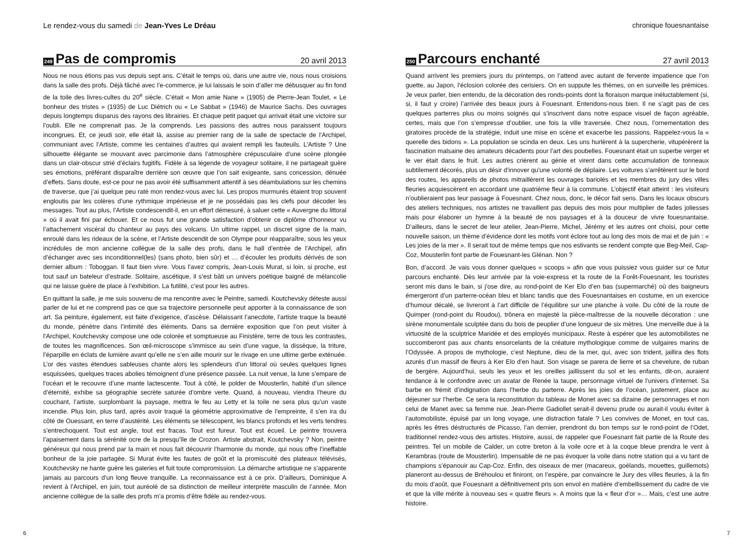Le rendez-vous du samedi de Jean-Yves Le Dréau
249
Pas de compromis
20 avril 2013
Nous ne nous étions pas vus depuis sept ans. C’était le temps où, dans une autre vie, nous nous croisions dans la salle des profs. Déjà fâché avec l’e-commerce, je lui laissais le soin d’aller me débusquer au fin fond de la toile des livres-cultes du 20<sup>e</sup> siècle. C’était « Mon amie Nane » (1905) de Pierre-Jean Toulet, « Le bonheur des tristes » (1935) de Luc Diétrich ou « Le Sabbat » (1946) de Maurice Sachs. Des ouvrages depuis longtemps disparus des rayons des librairies. Et chaque petit paquet qui arrivait était une victoire sur l’oubli. Elle ne comprenait pas. Je la comprends. Les passions des autres nous paraissent toujours incongrues. Et, ce jeudi soir, elle était là, assise au premier rang de la salle de spectacle de l’Archipel, communiant avec l’Artiste, comme les centaines d’autres qui avaient rempli les fauteuils. L’Artiste ? Une silhouette élégante se mouvant avec parcimonie dans l’atmosphère crépusculaire d’une scène plongée dans un clair-obscur strié d’éclairs fugitifs. Fidèle à sa légende de voyageur solitaire, il ne partageait guère ses émotions, préférant disparaître derrière son œuvre que l’on sait exigeante, sans concession, dénuée d’effets. Sans doute, est-ce pour ne pas avoir été suffisamment attentif à ses déambulations sur les chemins de traverse, que j’ai quelque peu raté mon rendez-vous avec lui. Les propos murmurés étaient trop souvent engloutis par les colères d’une rythmique impérieuse et je ne possédais pas les clefs pour décoder les messages. Tout au plus, l’Artiste condescendit-il, en un effort démesuré, à saluer cette « Auvergne du littoral » où il avait fini par échouer. Et ce nous fut une grande satisfaction d’obtenir ce diplôme d’honneur vu l’attachement viscéral du chanteur au pays des volcans. Un ultime rappel, un discret signe de la main, enroulé dans les rideaux de la scène, et l’Artiste descendit de son Olympe pour réapparaître, sous les yeux incrédules de mon ancienne collègue de la salle des profs, dans le hall d’entrée de l’Archipel, afin d’échanger avec ses inconditionnel(les) (sans photo, bien sûr) et … d’écouler les produits dérivés de son dernier album : Toboggan. Il faut bien vivre. Vous l’avez compris, Jean-Louis Murat, si loin, si proche, est tout sauf un bateleur d’estrade. Solitaire, ascétique, il s’est bâti un univers poétique baigné de mélancolie qui ne laisse guère de place à l’exhibition. La futilité, c’est pour les autres.
En quittant la salle, je me suis souvenu de ma rencontre avec le Peintre, samedi. Koutchevsky déteste aussi parler de lui et ne comprend pas ce que sa trajectoire personnelle peut apporter à la connaissance de son art. Sa peinture, également, est faite d’exigence, d’ascèse. Délaissant l’anecdote, l’artiste traque la beauté du monde, pénètre dans l’intimité des éléments. Dans sa dernière exposition que l’on peut visiter à l’Archipel, Koutchevsky compose une ode colorée et somptueuse au Finistère, terre de tous les contrastes, de toutes les magnificences. Son œil-microscope s’immisce au sein d’une vague, la dissèque, la triture, l’éparpille en éclats de lumière avant qu’elle ne s’en aille mourir sur le rivage en une ultime gerbe exténuée. L’or des vastes étendues sableuses chante alors les splendeurs d’un littoral où seules quelques lignes esquissées, quelques traces abolies témoignent d’une présence passée. La nuit venue, la lune s’empare de l’océan et le recouvre d’une mante lactescente. Tout à côté, le polder de Mousterlin, habité d’un silence d’éternité, exhibe sa géographie secrète saturée d’ombre verte. Quand, à nouveau, viendra l’heure du couchant, l’artiste, surplombant la paysage, mettra le feu au Letty et la toile ne sera plus qu’un vaste incendie. Plus loin, plus tard, après avoir traqué la géométrie approximative de l’empreinte, il s’en ira du côté de Ouessant, en terre d’austérité. Les éléments se télescopent, les blancs profonds et les verts tendres s’entrechoquent. Tout est angle, tout est fracas. Tout est fureur. Tout est écueil. Le peintre trouvera l’apaisement dans la sérénité ocre de la presqu’île de Crozon. Artiste abstrait, Koutchevsky ? Non, peintre généreux qui nous prend par la main et nous fait découvrir l’harmonie du monde, qui nous offre l’ineffable bonheur de la joie partagée. Si Murat évite les fautes de goût et la promiscuité des plateaux télévisés, Koutchevsky ne hante guère les galeries et fuit toute compromission. La démarche artistique ne s’apparente jamais au parcours d’un long fleuve tranquille. La reconnaissance est à ce prix. D’ailleurs, Dominique A revient à l’Archipel, en juin, tout auréolé de sa distinction de meilleur interprète masculin de l’année. Mon ancienne collègue de la salle des profs m’a promis d’être fidèle au rendez-vous.
6
chronique fouesnantaise
250
Parcours enchanté
27 avril 2013
Quand arrivent les premiers jours du printemps, on l’attend avec autant de fervente impatience que l’on guette, au Japon, l’éclosion colorée des cerisiers. On en suppute les thèmes, on en surveille les prémices. Je veux parler, bien entendu, de la décoration des ronds-points dont la floraison marque inéluctablement (si, si, il faut y croire) l’arrivée des beaux jours à Fouesnant. Entendons-nous bien. Il ne s’agit pas de ces quelques parterres plus ou moins soignés qui s’inscrivent dans notre espace visuel de façon agréable, certes, mais que l’on s’empresse d’oublier, une fois la ville traversée. Chez nous, l’ornementation des giratoires procède de la stratégie, induit une mise en scène et exacerbe les passions. Rappelez-vous la « querelle des bidons ». La population se scinda en deux. Les uns hurlèrent à la supercherie, vitupérèrent la fascination malsaine des amateurs décadents pour l’art des poubelles. Fouesnant était un superbe verger et le ver était dans le fruit. Les autres crièrent au génie et virent dans cette accumulation de tonneaux subtilement décorés, plus un désir d’innover qu’une volonté de déplaire. Les voitures s’arrêtèrent sur le bord des routes, les appareils de photos mitraillèrent les ouvrages bariolés et les membres du jury des villes fleuries acquiescèrent en accordant une quatrième fleur à la commune. L’objectif était atteint : les visiteurs n’oublieraient pas leur passage à Fouesnant. Chez nous, donc, le décor fait sens. Dans les locaux obscurs des ateliers techniques, nos artistes ne travaillent pas depuis des mois pour multiplier de fades joliesses mais pour élaborer un hymne à la beauté de nos paysages et à la douceur de vivre fouesnantaise. D’ailleurs, dans le secret de leur atelier, Jean-Pierre, Michel, Jérémy et les autres ont choisi, pour cette nouvelle saison, un thème d’évidence dont les motifs vont éclore tout au long des mois de mai et de juin : « Les joies de la mer ». Il serait tout de même temps que nos estivants se rendent compte que Beg-Meil, Cap-Coz, Mousterlin font partie de Fouesnant-les Glénan. Non ?
Bon, d’accord. Je vais vous donner quelques « scoops » afin que vous puissiez vous guider sur ce futur parcours enchanté. Dès leur arrivée par la voie-express et la route de la Forêt-Fouesnant, les touristes seront mis dans le bain, si j’ose dire, au rond-point de Ker Elo d’en bas (supermarché) où des baigneurs émergeront d’un parterre-océan bleu et blanc tandis que des Fouesnantaises en costume, en un exercice d’humour décalé, se livreront à l’art difficile de l’équilibre sur une planche à voile. Du côté de la route de Quimper (rond-point du Roudou), trônera en majesté la pièce-maîtresse de la nouvelle décoration : une sirène monumentale sculptée dans du bois de peuplier d’une longueur de six mètres. Une merveille due à la virtuosité de la sculptrice Maridée et des employés municipaux. Reste à espérer que les automobilistes ne succomberont pas aux chants ensorcelants de la créature mythologique comme de vulgaires marins de l’Odyssée. A propos de mythologie, c’est Neptune, dieu de la mer, qui, avec son trident, jaillira des flots azurés d’un massif de fleurs à Ker Elo d’en haut. Son visage se parera de lierre et sa chevelure, de ruban de bergère. Aujourd’hui, seuls les yeux et les oreilles jaillissent du sol et les enfants, dit-on, auraient tendance à le confondre avec un avatar de Renée la taupe, personnage virtuel de l’univers d’internet. Sa barbe en frémit d’indignation dans l’herbe du parterre. Après les joies de l’océan, justement, place au déjeuner sur l’herbe. Ce sera la reconstitution du tableau de Monet avec sa dizaine de personnages et non celui de Manet avec sa femme nue. Jean-Pierre Gadiollet serait-il devenu prude ou aurait-il voulu éviter à l’automobiliste, épuisé par un long voyage, une distraction fatale ? Les convives de Monet, en tout cas, après les êtres déstructurés de Picasso, l’an dernier, prendront du bon temps sur le rond-point de l’Odet, traditionnel rendez-vous des artistes. Histoire, aussi, de rappeler que Fouesnant fait partie de la Route des peintres. Tel un mobile de Calder, un cotre breton à la voile ocre et à la coque bleue prendra le vent à Kerambras (route de Mousterlin). Impensable de ne pas évoquer la voile dans notre station qui a vu tant de champions s’épanouir au Cap-Coz. Enfin, des oiseaux de mer (macareux, goélands, mouettes, guillemots) planeront au-dessus de Bréhoulou et finiront, on l’espère, par convaincre le Jury des villes fleuries, à la fin du mois d’août, que Fouesnant a définitivement pris son envol en matière d’embellissement du cadre de vie et que la ville mérite à nouveau ses « quatre fleurs ». A moins que la « fleur d’or »… Mais, c’est une autre histoire.
7